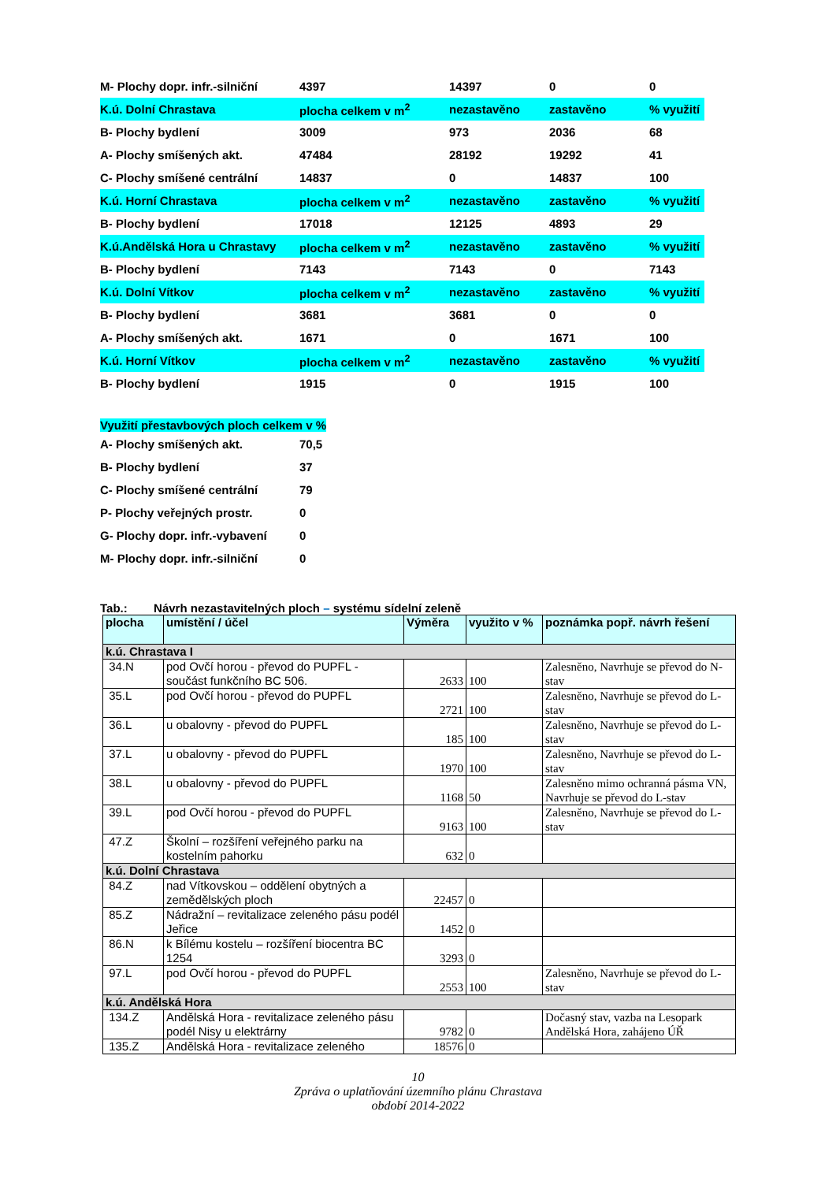| M- Plochy dopr. infr.-silniční | 4397 | 14397 | 0 | 0 |
| K.ú. Dolní Chrastava | plocha celkem v m<sup>2</sup> | nezastavěno | zastavěno | % využití |
| B- Plochy bydlení | 3009 | 973 | 2036 | 68 |
| A- Plochy smíšených akt. | 47484 | 28192 | 19292 | 41 |
| C- Plochy smíšené centrální | 14837 | 0 | 14837 | 100 |
| K.ú. Horní Chrastava | plocha celkem v m<sup>2</sup> | nezastavěno | zastavěno | % využití |
| B- Plochy bydlení | 17018 | 12125 | 4893 | 29 |
| K.ú.Andělská Hora u Chrastavy | plocha celkem v m<sup>2</sup> | nezastavěno | zastavěno | % využití |
| B- Plochy bydlení | 7143 | 7143 | 0 | 7143 |
| K.ú. Dolní Vítkov | plocha celkem v m<sup>2</sup> | nezastavěno | zastavěno | % využití |
| B- Plochy bydlení | 3681 | 3681 | 0 | 0 |
| A- Plochy smíšených akt. | 1671 | 0 | 1671 | 100 |
| K.ú. Horní Vítkov | plocha celkem v m<sup>2</sup> | nezastavěno | zastavěno | % využití |
| B- Plochy bydlení | 1915 | 0 | 1915 | 100 |
Využití přestavbových ploch celkem v %
| A- Plochy smíšených akt. | 70,5 |
| B- Plochy bydlení | 37 |
| C- Plochy smíšené centrální | 79 |
| P- Plochy veřejných prostr. | 0 |
| G- Plochy dopr. infr.-vybavení | 0 |
| M- Plochy dopr. infr.-silniční | 0 |
Tab.: Návrh nezastavitelných ploch – systému sídelní zeleně
| plocha | umístění / účel | Výměra | využito v % | poznámka popř. návrh řešení |
| --- | --- | --- | --- | --- |
| k.ú. Chrastava I | | | | |
| 34.N | pod Ovčí horou - převod do PUPFL - součást funkčního BC 506. | 2633 | 100 | Zalesněno, Navrhuje se převod do N-stav |
| 35.L | pod Ovčí horou - převod do PUPFL | 2721 | 100 | Zalesněno, Navrhuje se převod do L-stav |
| 36.L | u obalovny - převod do PUPFL | 185 | 100 | Zalesněno, Navrhuje se převod do L-stav |
| 37.L | u obalovny - převod do PUPFL | 1970 | 100 | Zalesněno, Navrhuje se převod do L-stav |
| 38.L | u obalovny - převod do PUPFL | 1168 | 50 | Zalesněno mimo ochranná pásma VN, Navrhuje se převod do L-stav |
| 39.L | pod Ovčí horou - převod do PUPFL | 9163 | 100 | Zalesněno, Navrhuje se převod do L-stav |
| 47.Z | Školní – rozšíření veřejného parku na kostelním pahorku | 632 | 0 | |
| k.ú. Dolní Chrastava | | | | |
| 84.Z | nad Vítkovskou – oddělení obytných a zemědělských ploch | 22457 | 0 | |
| 85.Z | Nádražní – revitalizace zeleného pásu podél Jeřice | 1452 | 0 | |
| 86.N | k Bílému kostelu – rozšíření biocentra BC 1254 | 3293 | 0 | |
| 97.L | pod Ovčí horou - převod do PUPFL | 2553 | 100 | Zalesněno, Navrhuje se převod do L-stav |
| k.ú. Andělská Hora | | | | |
| 134.Z | Andělská Hora - revitalizace zeleného pásu podél Nisy u elektrárny | 9782 | 0 | Dočasný stav, vazba na Lesopark Andělská Hora, zahájeno ÚŘ |
| 135.Z | Andělská Hora - revitalizace zeleného | 18576 | 0 | |
10
Zpráva o uplatňování územního plánu Chrastava
období 2014-2022